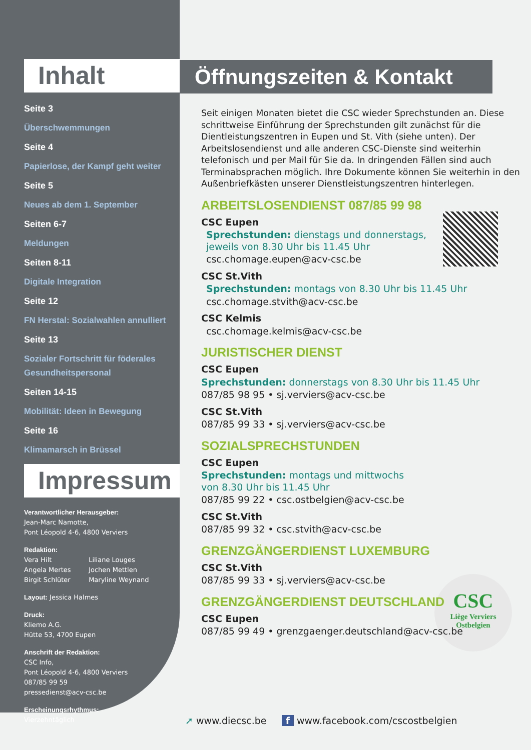CSC
Liège Verviers
Ostbelgien
Inhalt
Seite 3
Überschwemmungen
Seite 4
Papierlose, der Kampf geht weiter
Seite 5
Neues ab dem 1. September
Seiten 6-7
Meldungen
Seiten 8-11
Digitale Integration
Seite 12
FN Herstal: Sozialwahlen annulliert
Seite 13
Sozialer Fortschritt für föderales Gesundheitspersonal
Seiten 14-15
Mobilität: Ideen in Bewegung
Seite 16
Klimamarsch in Brüssel
Impressum
Verantwortlicher Herausgeber:
Jean-Marc Namotte,
Pont Léopold 4-6, 4800 Verviers
Redaktion:
Vera Hilt Liliane Louges
Angela Mertes Jochen Mettlen
Birgit Schlüter Maryline Weynand
Layout: Jessica Halmes
Druck:
Kliemo A.G.
Hütte 53, 4700 Eupen
Anschrift der Redaktion:
CSC Info,
Pont Léopold 4-6, 4800 Verviers
087/85 99 59
pressedienst@acv-csc.be
Erscheinungsrhythmus:
Vierzehntäglich
Öffnungszeiten & Kontakt
Seit einigen Monaten bietet die CSC wieder Sprechstunden an. Diese schrittweise Einführung der Sprechstunden gilt zunächst für die Dientleistungszentren in Eupen und St. Vith (siehe unten). Der Arbeitslosendienst und alle anderen CSC-Dienste sind weiterhin telefonisch und per Mail für Sie da. In dringenden Fällen sind auch Terminabsprachen möglich. Ihre Dokumente können Sie weiterhin in den Außenbriefkästen unserer Dienstleistungszentren hinterlegen.
ARBEITSLOSENDIENST 087/85 99 98
CSC Eupen
Sprechstunden: dienstags und donnerstags,
jeweils von 8.30 Uhr bis 11.45 Uhr
csc.chomage.eupen@acv-csc.be
CSC St.Vith
Sprechstunden: montags von 8.30 Uhr bis 11.45 Uhr
csc.chomage.stvith@acv-csc.be
CSC Kelmis
csc.chomage.kelmis@acv-csc.be
JURISTISCHER DIENST
CSC Eupen
Sprechstunden: donnerstags von 8.30 Uhr bis 11.45 Uhr
087/85 98 95 • sj.verviers@acv-csc.be
CSC St.Vith
087/85 99 33 • sj.verviers@acv-csc.be
SOZIALSPRECHSTUNDEN
CSC Eupen
Sprechstunden: montags und mittwochs
von 8.30 Uhr bis 11.45 Uhr
087/85 99 22 • csc.ostbelgien@acv-csc.be
CSC St.Vith
087/85 99 32 • csc.stvith@acv-csc.be
GRENZGÄNGERDIENST LUXEMBURG
CSC St.Vith
087/85 99 33 • sj.verviers@acv-csc.be
GRENZGÄNGERDIENST DEUTSCHLAND
CSC Eupen
087/85 99 49 • grenzgaenger.deutschland@acv-csc.be
➚ www.diecsc.be f www.facebook.com/cscostbelgien